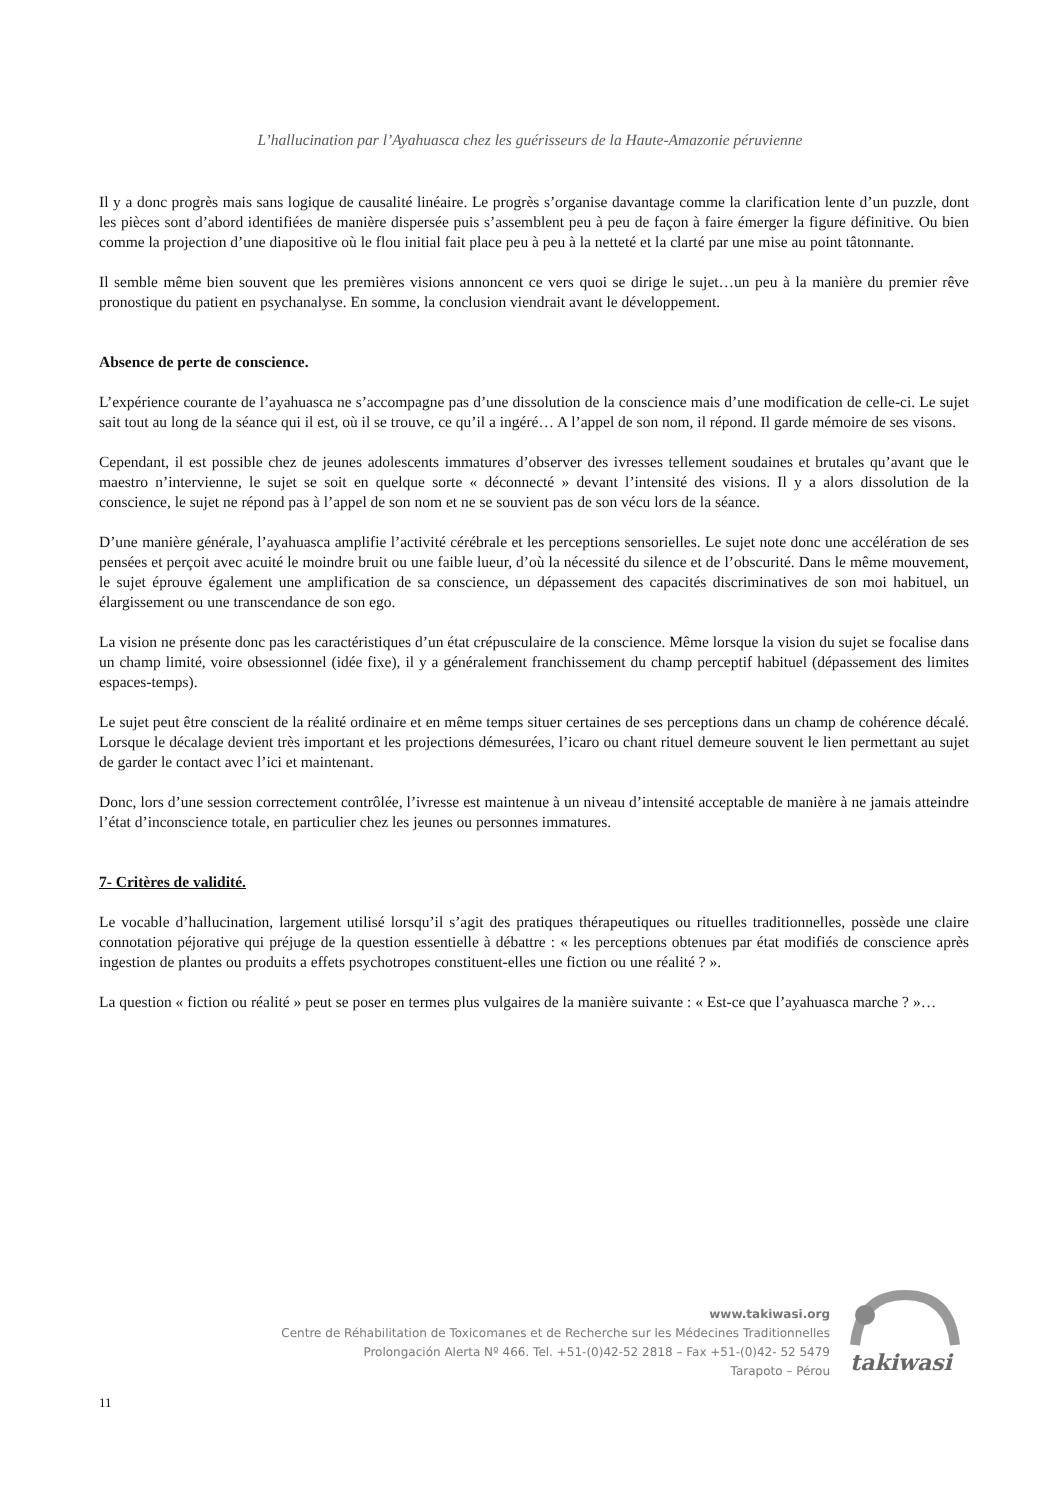L’hallucination par l’Ayahuasca chez les guérisseurs de la Haute-Amazonie péruvienne
Il y a donc progrès mais sans logique de causalité linéaire. Le progrès s’organise davantage comme la clarification lente d’un puzzle, dont les pièces sont d’abord identifiées de manière dispersée puis s’assemblent peu à peu de façon à faire émerger la figure définitive. Ou bien comme la projection d’une diapositive où le flou initial fait place peu à peu à la netteté et la clarté par une mise au point tâtonnante.
Il semble même bien souvent que les premières visions annoncent ce vers quoi se dirige le sujet…un peu à la manière du premier rêve pronostique du patient en psychanalyse. En somme, la conclusion viendrait avant le développement.
Absence de perte de conscience.
L’expérience courante de l’ayahuasca ne s’accompagne pas d’une dissolution de la conscience mais d’une modification de celle-ci. Le sujet sait tout au long de la séance qui il est, où il se trouve, ce qu’il a ingéré… A l’appel de son nom, il répond. Il garde mémoire de ses visons.
Cependant, il est possible chez de jeunes adolescents immatures d’observer des ivresses tellement soudaines et brutales qu’avant que le maestro n’intervienne, le sujet se soit en quelque sorte « déconnecté » devant l’intensité des visions. Il y a alors dissolution de la conscience, le sujet ne répond pas à l’appel de son nom et ne se souvient pas de son vécu lors de la séance.
D’une manière générale, l’ayahuasca amplifie l’activité cérébrale et les perceptions sensorielles. Le sujet note donc une accélération de ses pensées et perçoit avec acuité le moindre bruit ou une faible lueur, d’où la nécessité du silence et de l’obscurité. Dans le même mouvement, le sujet éprouve également une amplification de sa conscience, un dépassement des capacités discriminatives de son moi habituel, un élargissement ou une transcendance de son ego.
La vision ne présente donc pas les caractéristiques d’un état crépusculaire de la conscience. Même lorsque la vision du sujet se focalise dans un champ limité, voire obsessionnel (idée fixe), il y a généralement franchissement du champ perceptif habituel (dépassement des limites espaces-temps).
Le sujet peut être conscient de la réalité ordinaire et en même temps situer certaines de ses perceptions dans un champ de cohérence décalé. Lorsque le décalage devient très important et les projections démesurées, l’icaro ou chant rituel demeure souvent le lien permettant au sujet de garder le contact avec l’ici et maintenant.
Donc, lors d’une session correctement contrôlée, l’ivresse est maintenue à un niveau d’intensité acceptable de manière à ne jamais atteindre l’état d’inconscience totale, en particulier chez les jeunes ou personnes immatures.
7- Critères de validité.
Le vocable d’hallucination, largement utilisé lorsqu’il s’agit des pratiques thérapeutiques ou rituelles traditionnelles, possède une claire connotation péjorative qui préjuge de la question essentielle à débattre : « les perceptions obtenues par état modifiés de conscience après ingestion de plantes ou produits a effets psychotropes constituent-elles une fiction ou une réalité ? ».
La question « fiction ou réalité » peut se poser en termes plus vulgaires de la manière suivante : « Est-ce que l’ayahuasca marche ? »…
www.takiwasi.org
Centre de Réhabilitation de Toxicomanes et de Recherche sur les Médecines Traditionnelles
Prolongación Alerta Nº 466. Tel. +51-(0)42-52 2818 – Fax +51-(0)42- 52 5479
Tarapoto – Pérou
takiwasi
11